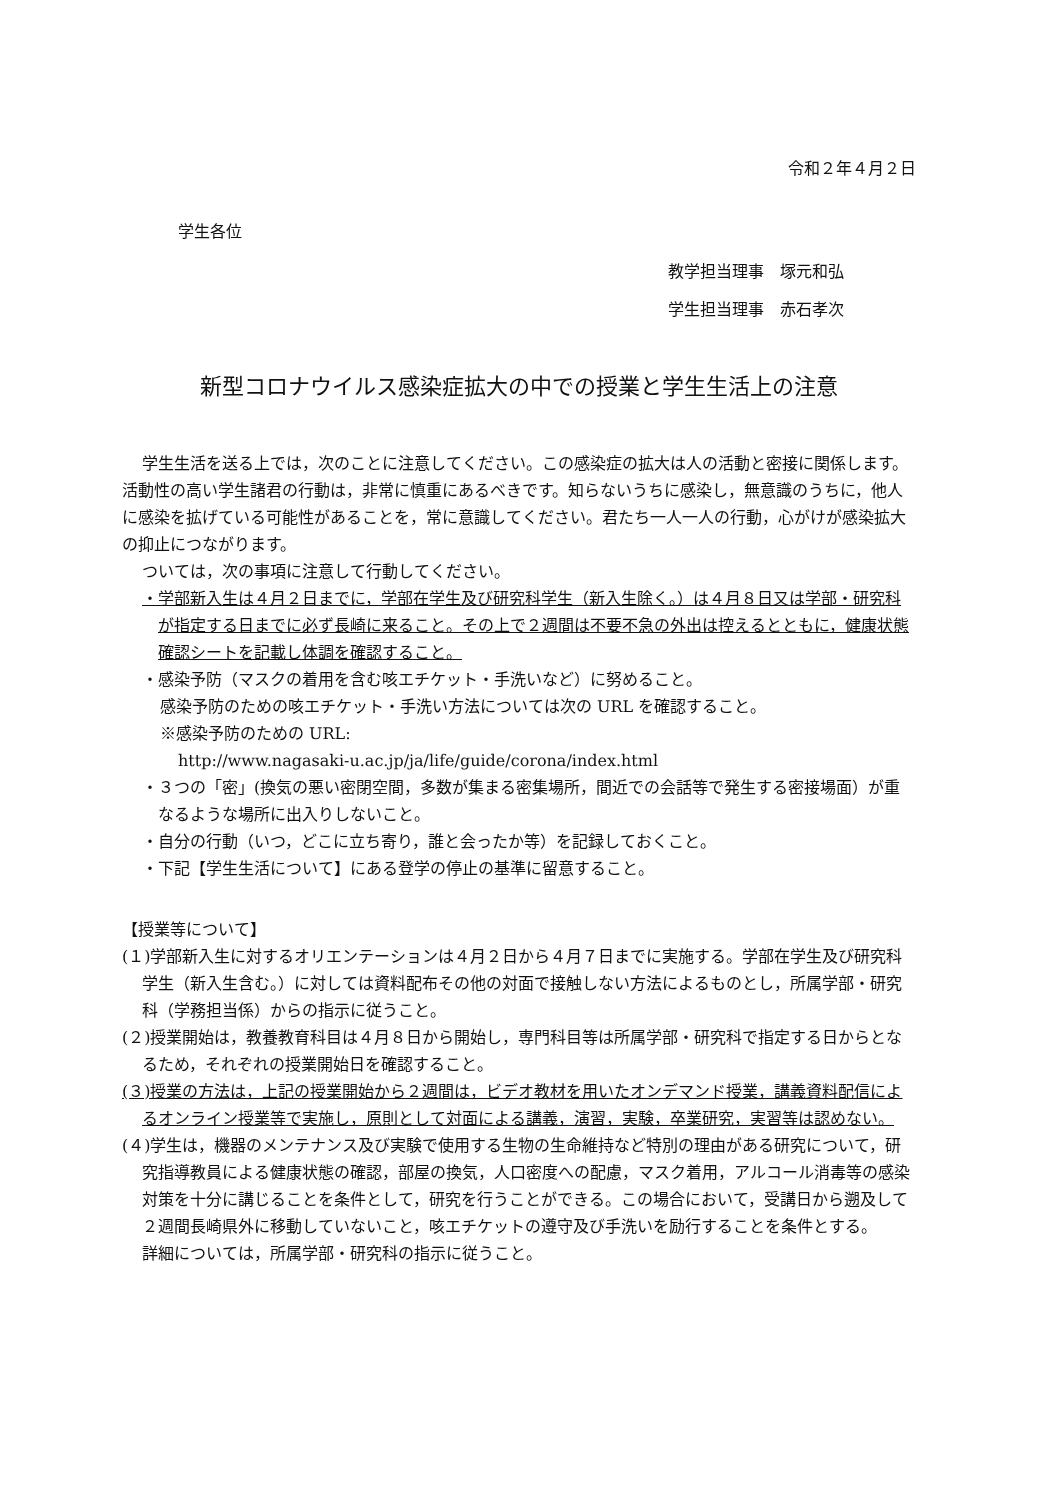令和２年４月２日
学生各位
教学担当理事　塚元和弘
学生担当理事　赤石孝次
新型コロナウイルス感染症拡大の中での授業と学生生活上の注意
学生生活を送る上では，次のことに注意してください。この感染症の拡大は人の活動と密接に関係します。活動性の高い学生諸君の行動は，非常に慎重にあるべきです。知らないうちに感染し，無意識のうちに，他人に感染を拡げている可能性があることを，常に意識してください。君たち一人一人の行動，心がけが感染拡大の抑止につながります。
ついては，次の事項に注意して行動してください。
・学部新入生は４月２日までに，学部在学生及び研究科学生（新入生除く。）は４月８日又は学部・研究科が指定する日までに必ず長崎に来ること。その上で２週間は不要不急の外出は控えるとともに，健康状態確認シートを記載し体調を確認すること。
・感染予防（マスクの着用を含む咳エチケット・手洗いなど）に努めること。
感染予防のための咳エチケット・手洗い方法については次の URL を確認すること。
※感染予防のための URL:
http://www.nagasaki-u.ac.jp/ja/life/guide/corona/index.html
・３つの「密」(換気の悪い密閉空間，多数が集まる密集場所，間近での会話等で発生する密接場面）が重なるような場所に出入りしないこと。
・自分の行動（いつ，どこに立ち寄り，誰と会ったか等）を記録しておくこと。
・下記【学生生活について】にある登学の停止の基準に留意すること。
【授業等について】
(１)学部新入生に対するオリエンテーションは４月２日から４月７日までに実施する。学部在学生及び研究科学生（新入生含む。）に対しては資料配布その他の対面で接触しない方法によるものとし，所属学部・研究科（学務担当係）からの指示に従うこと。
(２)授業開始は，教養教育科目は４月８日から開始し，専門科目等は所属学部・研究科で指定する日からとなるため，それぞれの授業開始日を確認すること。
(３)授業の方法は，上記の授業開始から２週間は，ビデオ教材を用いたオンデマンド授業，講義資料配信によるオンライン授業等で実施し，原則として対面による講義，演習，実験，卒業研究，実習等は認めない。
(４)学生は，機器のメンテナンス及び実験で使用する生物の生命維持など特別の理由がある研究について，研究指導教員による健康状態の確認，部屋の換気，人口密度への配慮，マスク着用，アルコール消毒等の感染対策を十分に講じることを条件として，研究を行うことができる。この場合において，受講日から遡及して２週間長崎県外に移動していないこと，咳エチケットの遵守及び手洗いを励行することを条件とする。
詳細については，所属学部・研究科の指示に従うこと。